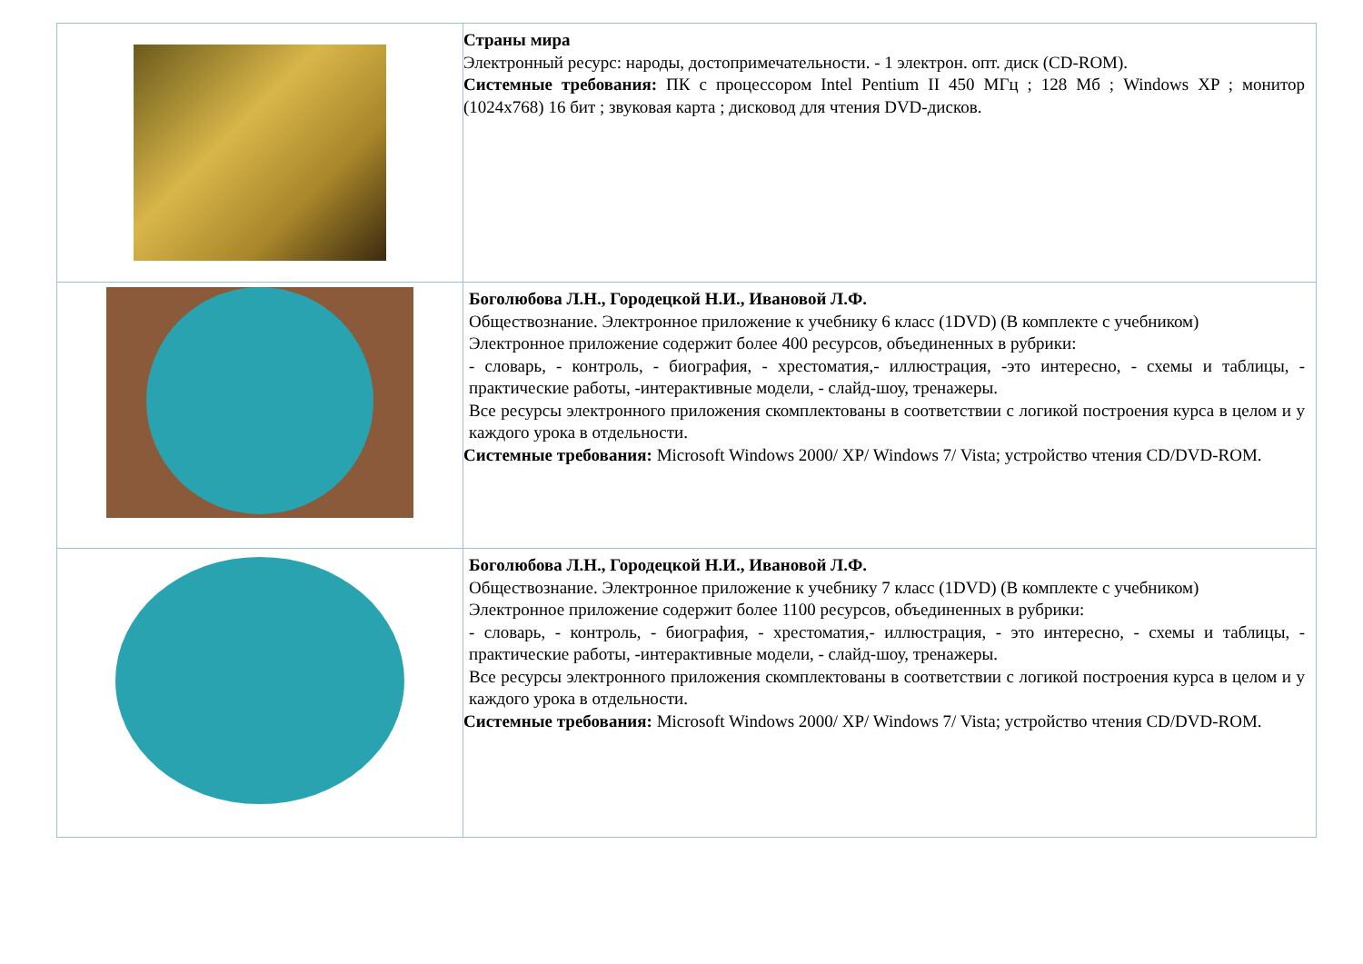| | Страны мира Электронный ресурс: народы, достопримечательности. - 1 электрон. опт. диск (CD-ROM). Системные требования: ПК с процессором Intel Pentium II 450 МГц ; 128 Мб ; Windows XP ; монитор (1024x768) 16 бит ; звуковая карта ; дисковод для чтения DVD-дисков. |
| | Боголюбова Л.Н., Городецкой Н.И., Ивановой Л.Ф. Обществознание. Электронное приложение к учебнику 6 класс (1DVD) (В комплекте с учебником) Электронное приложение содержит более 400 ресурсов, объединенных в рубрики: - словарь, - контроль, - биография, - хрестоматия,- иллюстрация, -это интересно, - схемы и таблицы, - практические работы, -интерактивные модели, - слайд-шоу, тренажеры. Все ресурсы электронного приложения скомплектованы в соответствии с логикой построения курса в целом и у каждого урока в отдельности. Системные требования: Microsoft Windows 2000/ XP/ Windows 7/ Vista; устройство чтения CD/DVD-ROM. |
| | Боголюбова Л.Н., Городецкой Н.И., Ивановой Л.Ф. Обществознание. Электронное приложение к учебнику 7 класс (1DVD) (В комплекте с учебником) Электронное приложение содержит более 1100 ресурсов, объединенных в рубрики: - словарь, - контроль, - биография, - хрестоматия,- иллюстрация, - это интересно, - схемы и таблицы, - практические работы, -интерактивные модели, - слайд-шоу, тренажеры. Все ресурсы электронного приложения скомплектованы в соответствии с логикой построения курса в целом и у каждого урока в отдельности. Системные требования: Microsoft Windows 2000/ XP/ Windows 7/ Vista; устройство чтения CD/DVD-ROM. |